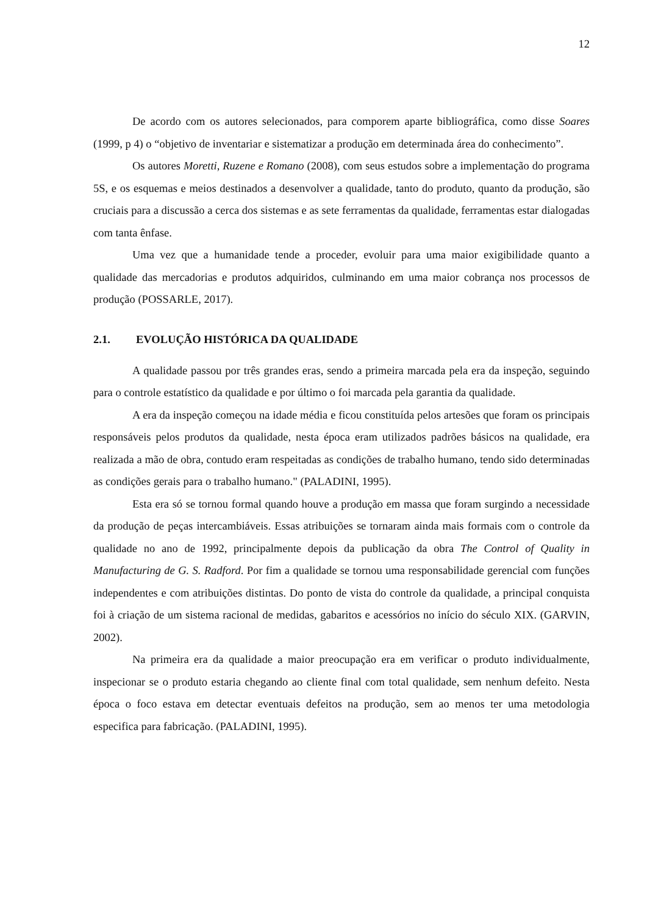12
De acordo com os autores selecionados, para comporem aparte bibliográfica, como disse Soares (1999, p 4) o “objetivo de inventariar e sistematizar a produção em determinada área do conhecimento”.
Os autores Moretti, Ruzene e Romano (2008), com seus estudos sobre a implementação do programa 5S, e os esquemas e meios destinados a desenvolver a qualidade, tanto do produto, quanto da produção, são cruciais para a discussão a cerca dos sistemas e as sete ferramentas da qualidade, ferramentas estar dialogadas com tanta ênfase.
Uma vez que a humanidade tende a proceder, evoluir para uma maior exigibilidade quanto a qualidade das mercadorias e produtos adquiridos, culminando em uma maior cobrança nos processos de produção (POSSARLE, 2017).
2.1. EVOLUÇÃO HISTÓRICA DA QUALIDADE
A qualidade passou por três grandes eras, sendo a primeira marcada pela era da inspeção, seguindo para o controle estatístico da qualidade e por último o foi marcada pela garantia da qualidade.
A era da inspeção começou na idade média e ficou constituída pelos artesões que foram os principais responsáveis pelos produtos da qualidade, nesta época eram utilizados padrões básicos na qualidade, era realizada a mão de obra, contudo eram respeitadas as condições de trabalho humano, tendo sido determinadas as condições gerais para o trabalho humano." (PALADINI, 1995).
Esta era só se tornou formal quando houve a produção em massa que foram surgindo a necessidade da produção de peças intercambiáveis. Essas atribuições se tornaram ainda mais formais com o controle da qualidade no ano de 1992, principalmente depois da publicação da obra The Control of Quality in Manufacturing de G. S. Radford. Por fim a qualidade se tornou uma responsabilidade gerencial com funções independentes e com atribuições distintas. Do ponto de vista do controle da qualidade, a principal conquista foi à criação de um sistema racional de medidas, gabaritos e acessórios no início do século XIX. (GARVIN, 2002).
Na primeira era da qualidade a maior preocupação era em verificar o produto individualmente, inspecionar se o produto estaria chegando ao cliente final com total qualidade, sem nenhum defeito. Nesta época o foco estava em detectar eventuais defeitos na produção, sem ao menos ter uma metodologia especifica para fabricação. (PALADINI, 1995).